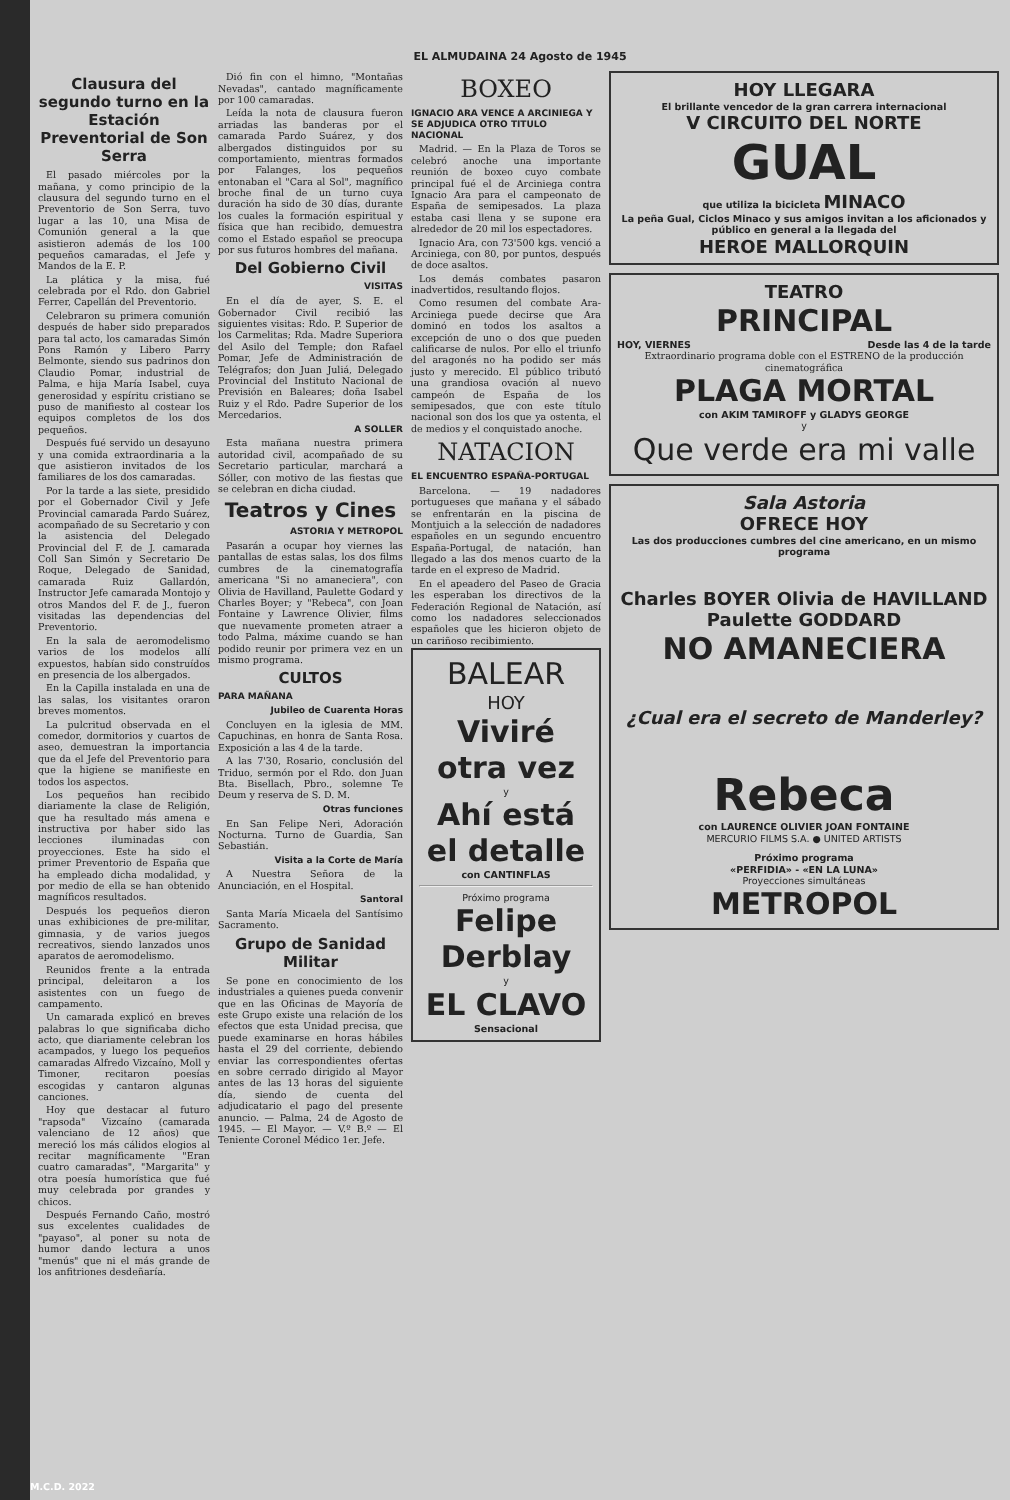EL ALMUDAINA 24 Agosto de 1945
Clausura del segundo turno en la Estación Preventorial de Son Serra
El pasado miércoles por la mañana, y como principio de la clausura del segundo turno en el Preventorio de Son Serra, tuvo lugar a las 10, una Misa de Comunión general a la que asistieron además de los 100 pequeños camaradas, el Jefe y Mandos de la E. P.
La plática y la misa, fué celebrada por el Rdo. don Gabriel Ferrer, Capellán del Preventorio.
Celebraron su primera comunión después de haber sido preparados para tal acto, los camaradas Simón Pons Ramón y Libero Parry Belmonte, siendo sus padrinos don Claudio Pomar, industrial de Palma, e hija María Isabel, cuya generosidad y espíritu cristiano se puso de manifiesto al costear los equipos completos de los dos pequeños.
Después fué servido un desayuno y una comida extraordinaria a la que asistieron invitados de los familiares de los dos camaradas.
Por la tarde a las siete, presidido por el Gobernador Civil y Jefe Provincial camarada Pardo Suárez, acompañado de su Secretario y con la asistencia del Delegado Provincial del F. de J. camarada Coll San Simón y Secretario De Roque, Delegado de Sanidad, camarada Ruiz Gallardón, Instructor Jefe camarada Montojo y otros Mandos del F. de J., fueron visitadas las dependencias del Preventorio.
En la sala de aeromodelismo varios de los modelos allí expuestos, habían sido construídos en presencia de los albergados.
En la Capilla instalada en una de las salas, los visitantes oraron breves momentos.
La pulcritud observada en el comedor, dormitorios y cuartos de aseo, demuestran la importancia que da el Jefe del Preventorio para que la higiene se manifieste en todos los aspectos.
Los pequeños han recibido diariamente la clase de Religión, que ha resultado más amena e instructiva por haber sido las lecciones iluminadas con proyecciones. Este ha sido el primer Preventorio de España que ha empleado dicha modalidad, y por medio de ella se han obtenido magníficos resultados.
Después los pequeños dieron unas exhibiciones de pre-militar, gimnasia, y de varios juegos recreativos, siendo lanzados unos aparatos de aeromodelismo.
Reunidos frente a la entrada principal, deleitaron a los asistentes con un fuego de campamento.
Un camarada explicó en breves palabras lo que significaba dicho acto, que diariamente celebran los acampados, y luego los pequeños camaradas Alfredo Vizcaíno, Moll y Timoner, recitaron poesías escogidas y cantaron algunas canciones.
Hoy que destacar al futuro "rapsoda" Vizcaíno (camarada valenciano de 12 años) que mereció los más cálidos elogios al recitar magníficamente "Eran cuatro camaradas", "Margarita" y otra poesía humorística que fué muy celebrada por grandes y chicos.
Después Fernando Caño, mostró sus excelentes cualidades de "payaso", al poner su nota de humor dando lectura a unos "menús" que ni el más grande de los anfitriones desdeñaría.
Dió fin con el himno, "Montañas Nevadas", cantado magníficamente por 100 camaradas.
Leída la nota de clausura fueron arriadas las banderas por el camarada Pardo Suárez, y dos albergados distinguidos por su comportamiento, mientras formados por Falanges, los pequeños entonaban el "Cara al Sol", magnífico broche final de un turno cuya duración ha sido de 30 días, durante los cuales la formación espiritual y física que han recibido, demuestra como el Estado español se preocupa por sus futuros hombres del mañana.
Del Gobierno Civil
VISITAS
En el día de ayer, S. E. el Gobernador Civil recibió las siguientes visitas: Rdo. P. Superior de los Carmelitas; Rda. Madre Superiora del Asilo del Temple; don Rafael Pomar, Jefe de Administración de Telégrafos; don Juan Juliá, Delegado Provincial del Instituto Nacional de Previsión en Baleares; doña Isabel Ruiz y el Rdo. Padre Superior de los Mercedarios.
A SOLLER
Esta mañana nuestra primera autoridad civil, acompañado de su Secretario particular, marchará a Sóller, con motivo de las fiestas que se celebran en dicha ciudad.
Teatros y Cines
ASTORIA Y METROPOL
Pasarán a ocupar hoy viernes las pantallas de estas salas, los dos films cumbres de la cinematografía americana "Si no amaneciera", con Olivia de Havilland, Paulette Godard y Charles Boyer; y "Rebeca", con Joan Fontaine y Lawrence Olivier, films que nuevamente prometen atraer a todo Palma, máxime cuando se han podido reunir por primera vez en un mismo programa.
CULTOS
PARA MAÑANA
Jubileo de Cuarenta Horas
Concluyen en la iglesia de MM. Capuchinas, en honra de Santa Rosa. Exposición a las 4 de la tarde.
A las 7'30, Rosario, conclusión del Triduo, sermón por el Rdo. don Juan Bta. Bisellach, Pbro., solemne Te Deum y reserva de S. D. M.
Otras funciones
En San Felipe Neri, Adoración Nocturna. Turno de Guardia, San Sebastián.
Visita a la Corte de María
A Nuestra Señora de la Anunciación, en el Hospital.
Santoral
Santa María Micaela del Santísimo Sacramento.
Grupo de Sanidad Militar
Se pone en conocimiento de los industriales a quienes pueda convenir que en las Oficinas de Mayoría de este Grupo existe una relación de los efectos que esta Unidad precisa, que puede examinarse en horas hábiles hasta el 29 del corriente, debiendo enviar las correspondientes ofertas en sobre cerrado dirigido al Mayor antes de las 13 horas del siguiente día, siendo de cuenta del adjudicatario el pago del presente anuncio. — Palma, 24 de Agosto de 1945. — El Mayor. — V.º B.º — El Teniente Coronel Médico 1er. Jefe.
BOXEO
IGNACIO ARA VENCE A ARCINIEGA Y SE ADJUDICA OTRO TITULO NACIONAL
Madrid. — En la Plaza de Toros se celebró anoche una importante reunión de boxeo cuyo combate principal fué el de Arciniega contra Ignacio Ara para el campeonato de España de semipesados. La plaza estaba casi llena y se supone era alrededor de 20 mil los espectadores.
Ignacio Ara, con 73'500 kgs. venció a Arciniega, con 80, por puntos, después de doce asaltos.
Los demás combates pasaron inadvertidos, resultando flojos.
Como resumen del combate Ara-Arciniega puede decirse que Ara dominó en todos los asaltos a excepción de uno o dos que pueden calificarse de nulos. Por ello el triunfo del aragonés no ha podido ser más justo y merecido. El público tributó una grandiosa ovación al nuevo campeón de España de los semipesados, que con este título nacional son dos los que ya ostenta, el de medios y el conquistado anoche.
NATACION
EL ENCUENTRO ESPAÑA-PORTUGAL
Barcelona. — 19 nadadores portugueses que mañana y el sábado se enfrentarán en la piscina de Montjuich a la selección de nadadores españoles en un segundo encuentro España-Portugal, de natación, han llegado a las dos menos cuarto de la tarde en el expreso de Madrid.
En el apeadero del Paseo de Gracia les esperaban los directivos de la Federación Regional de Natación, así como los nadadores seleccionados españoles que les hicieron objeto de un cariñoso recibimiento.
BALEAR
HOY
Viviré otra vez
y
Ahí está el detalle
con CANTINFLAS
Próximo programa
Felipe Derblay
y
EL CLAVO
Sensacional
HOY LLEGARA
El brillante vencedor de la gran carrera internacional
V CIRCUITO DEL NORTE
GUAL
que utiliza la bicicleta MINACO
La peña Gual, Ciclos Minaco y sus amigos invitan a los aficionados y público en general a la llegada del
HEROE MALLORQUIN
TEATRO
PRINCIPAL
HOY, VIERNES Desde las 4 de la tarde
Extraordinario programa doble con el ESTRENO de la producción cinematográfica
PLAGA MORTAL
con AKIM TAMIROFF y GLADYS GEORGE
y
Que verde era mi valle
Sala Astoria
OFRECE HOY
Las dos producciones cumbres del cine americano, en un mismo programa
Charles BOYER Olivia de HAVILLAND Paulette GODDARD
NO AMANECIERA
¿Cual era el secreto de Manderley?
Rebeca
con LAURENCE OLIVIER JOAN FONTAINE
MERCURIO FILMS S.A. ● UNITED ARTISTS
Próximo programa
«PERFIDIA» - «EN LA LUNA»
Proyecciones simultáneas
METROPOL
M.C.D. 2022